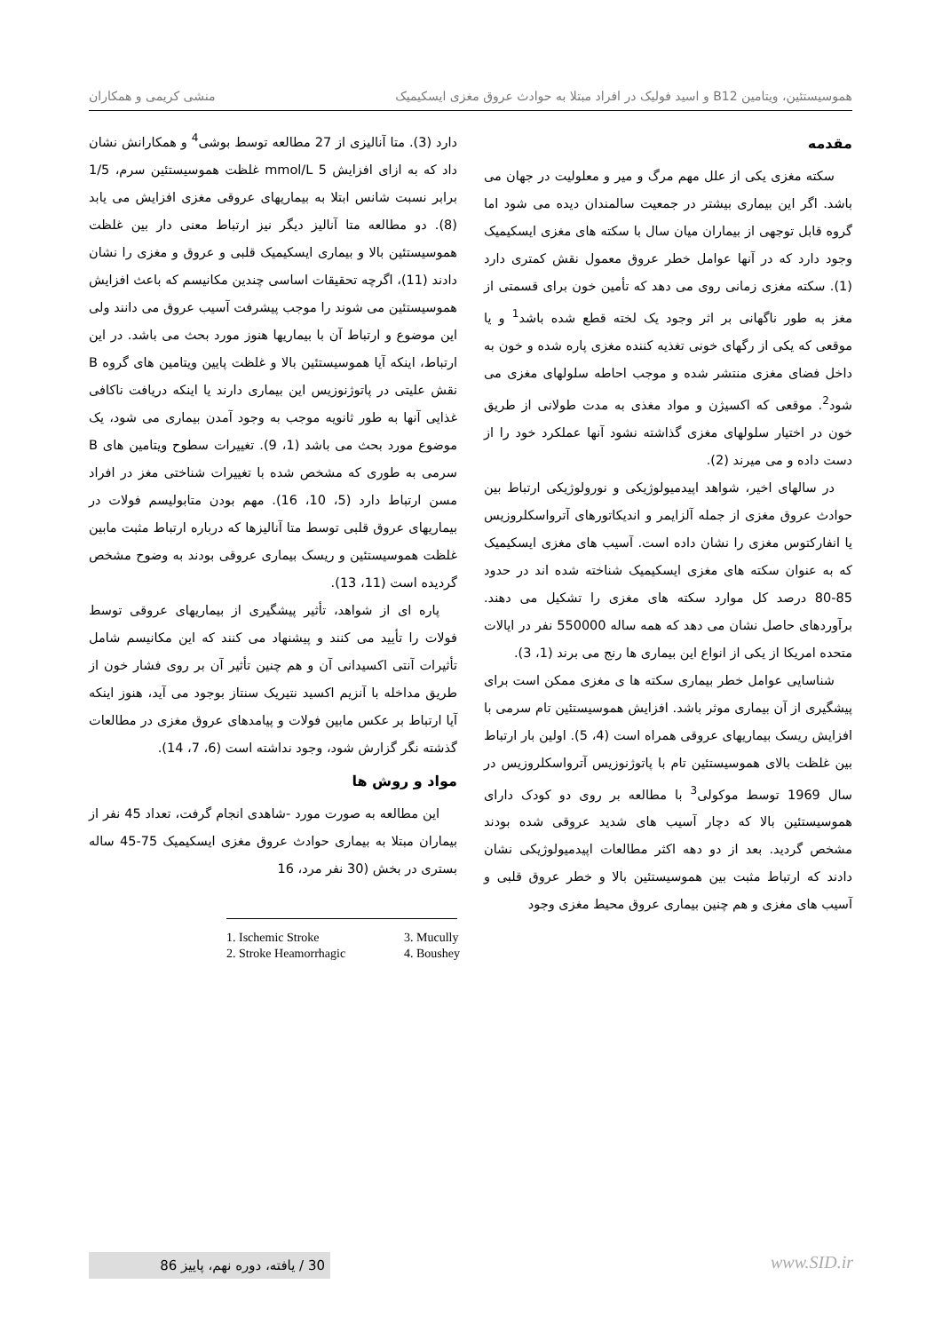هموسیستئین، ویتامین B12 و اسید فولیک در افراد مبتلا به حوادث عروق مغزی ایسکیمیک منشی کریمی و همکاران
مقدمه
سکته مغزی یکی از علل مهم مرگ و میر و معلولیت در جهان می باشد. اگر این بیماری بیشتر در جمعیت سالمندان دیده می شود اما گروه قابل توجهی از بیماران میان سال با سکته های مغزی ایسکیمیک وجود دارد که در آنها عوامل خطر عروق معمول نقش کمتری دارد (1). سکته مغزی زمانی روی می دهد که تأمین خون برای قسمتی از مغز به طور ناگهانی بر اثر وجود یک لخته قطع شده باشد<sup>1</sup> و یا موقعی که یکی از رگهای خونی تغذیه کننده مغزی پاره شده و خون به داخل فضای مغزی منتشر شده و موجب احاطه سلولهای مغزی می شود<sup>2</sup>. موقعی که اکسیژن و مواد مغذی به مدت طولانی از طریق خون در اختیار سلولهای مغزی گذاشته نشود آنها عملکرد خود را از دست داده و می میرند (2).
در سالهای اخیر، شواهد اپیدمیولوژیکی و نورولوژیکی ارتباط بین حوادث عروق مغزی از جمله آلزایمر و اندیکاتورهای آترواسکلروزیس یا انفارکتوس مغزی را نشان داده است. آسیب های مغزی ایسکیمیک که به عنوان سکته های مغزی ایسکیمیک شناخته شده اند در حدود 85-80 درصد کل موارد سکته های مغزی را تشکیل می دهند. برآوردهای حاصل نشان می دهد که همه ساله 550000 نفر در ایالات متحده امریکا از یکی از انواع این بیماری ها رنج می برند (1، 3).
شناسایی عوامل خطر بیماری سکته ها ی مغزی ممکن است برای پیشگیری از آن بیماری موثر باشد. افزایش هموسیستئین تام سرمی با افزایش ریسک بیماریهای عروقی همراه است (4، 5). اولین بار ارتباط بین غلظت بالای هموسیستئین تام با پاتوژنوزیس آترواسکلروزیس در سال 1969 توسط موکولی<sup>3</sup> با مطالعه بر روی دو کودک دارای هموسیستئین بالا که دچار آسیب های شدید عروقی شده بودند مشخص گردید. بعد از دو دهه اکثر مطالعات اپیدمیولوژیکی نشان دادند که ارتباط مثبت بین هموسیستئین بالا و خطر عروق قلبی و آسیب های مغزی و هم چنین بیماری عروق محیط مغزی وجود
دارد (3). متا آنالیزی از 27 مطالعه توسط بوشی<sup>4</sup> و همکارانش نشان داد که به ازای افزایش 5 mmol/L غلظت هموسیستئین سرم، 1/5 برابر نسبت شانس ابتلا به بیماریهای عروقی مغزی افزایش می یابد (8). دو مطالعه متا آنالیز دیگر نیز ارتباط معنی دار بین غلظت هموسیستئین بالا و بیماری ایسکیمیک قلبی و عروق و مغزی را نشان دادند (11)، اگرچه تحقیقات اساسی چندین مکانیسم که باعث افزایش هموسیستئین می شوند را موجب پیشرفت آسیب عروق می دانند ولی این موضوع و ارتباط آن با بیماریها هنوز مورد بحث می باشد. در این ارتباط، اینکه آیا هموسیستئین بالا و غلظت پایین ویتامین های گروه B نقش علیتی در پاتوژنوزیس این بیماری دارند یا اینکه دریافت ناکافی غذایی آنها به طور ثانویه موجب به وجود آمدن بیماری می شود، یک موضوع مورد بحث می باشد (1، 9). تغییرات سطوح ویتامین های B سرمی به طوری که مشخص شده با تغییرات شناختی مغز در افراد مسن ارتباط دارد (5، 10، 16). مهم بودن متابولیسم فولات در بیماریهای عروق قلبی توسط متا آنالیزها که درباره ارتباط مثبت مابین غلظت هموسیستئین و ریسک بیماری عروقی بودند به وضوح مشخص گردیده است (11، 13).
پاره ای از شواهد، تأثیر پیشگیری از بیماریهای عروقی توسط فولات را تأیید می کنند و پیشنهاد می کنند که این مکانیسم شامل تأثیرات آنتی اکسیدانی آن و هم چنین تأثیر آن بر روی فشار خون از طریق مداخله با آنزیم اکسید نتیریک سنتاز بوجود می آید، هنوز اینکه آیا ارتباط بر عکس مابین فولات و پیامدهای عروق مغزی در مطالعات گذشته نگر گزارش شود، وجود نداشته است (6، 7، 14).
مواد و روش ها
این مطالعه به صورت مورد -شاهدی انجام گرفت، تعداد 45 نفر از بیماران مبتلا به بیماری حوادث عروق مغزی ایسکیمیک 75-45 ساله بستری در بخش (30 نفر مرد، 16
1. Ischemic Stroke 3. Mucully 2. Stroke Heamorrhagic 4. Boushey
30 / یافته، دوره نهم، پاییز 86
www.SID.ir